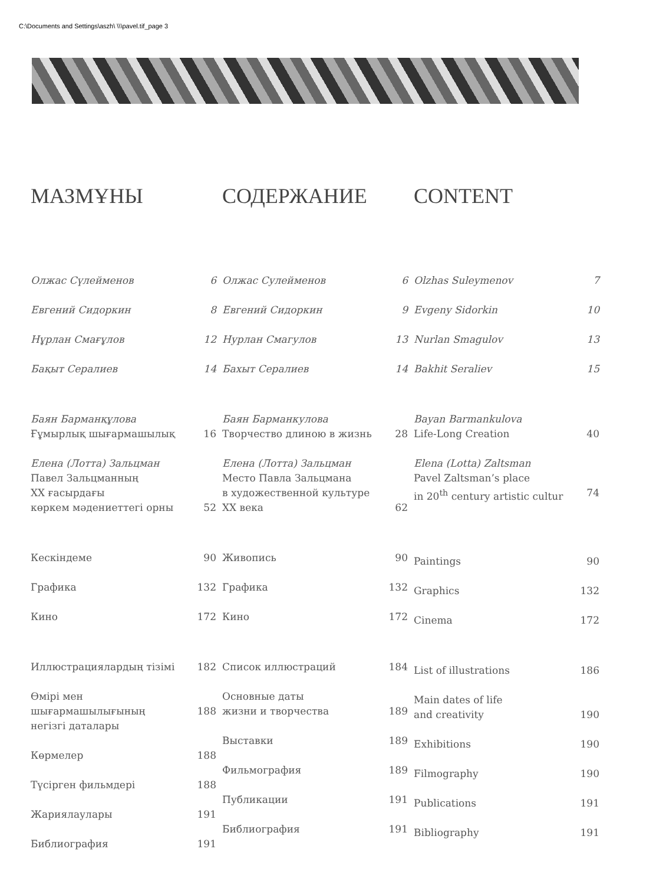C:\Documents and Settings\aszh\ \\\pavel.tif_page 3
МАЗМҰНЫ
Олжас Сүлейменов 6
Евгений Сидоркин 8
Нұрлан Смағұлов 12
Бақыт Сералиев 14
Баян Барманқұлова
Ғұмырлық шығармашылық
16
Елена (Лотта) Зальцман
Павел Зальцманның
XX ғасырдағы
көркем мәдениеттегі орны
52
Кескіндеме 90
Графика 132
Кино 172
Иллюстрациялардың тізімі 182
Өмірі мен шығармашылығының
негізгі даталары
188
Көрмелер 188
Түсірген фильмдері 188
Жариялаулары 191
Библиография 191
СОДЕРЖАНИЕ
Олжас Сулейменов 6
Евгений Сидоркин 9
Нурлан Смагулов 13
Бахыт Сералиев 14
Баян Барманкулова
Творчество длиною в жизнь
28
Елена (Лотта) Зальцман
Место Павла Зальцмана
в художественной культуре
XX века
62
Живопись 90
Графика 132
Кино 172
Список иллюстраций 184
Основные даты
жизни и творчества
189
Выставки 189
Фильмография 189
Публикации 191
Библиография 191
CONTENT
Olzhas Suleymenov 7
Evgeny Sidorkin 10
Nurlan Smagulov 13
Bakhit Seraliev 15
Bayan Barmankulova
Life-Long Creation
40
Elena (Lotta) Zaltsman
Pavel Zaltsman’s place
in 20<sup>th</sup> century artistic cultur
74
Paintings 90
Graphics 132
Cinema 172
List of illustrations 186
Main dates of life
and creativity
190
Exhibitions 190
Filmography 190
Publications 191
Bibliography 191